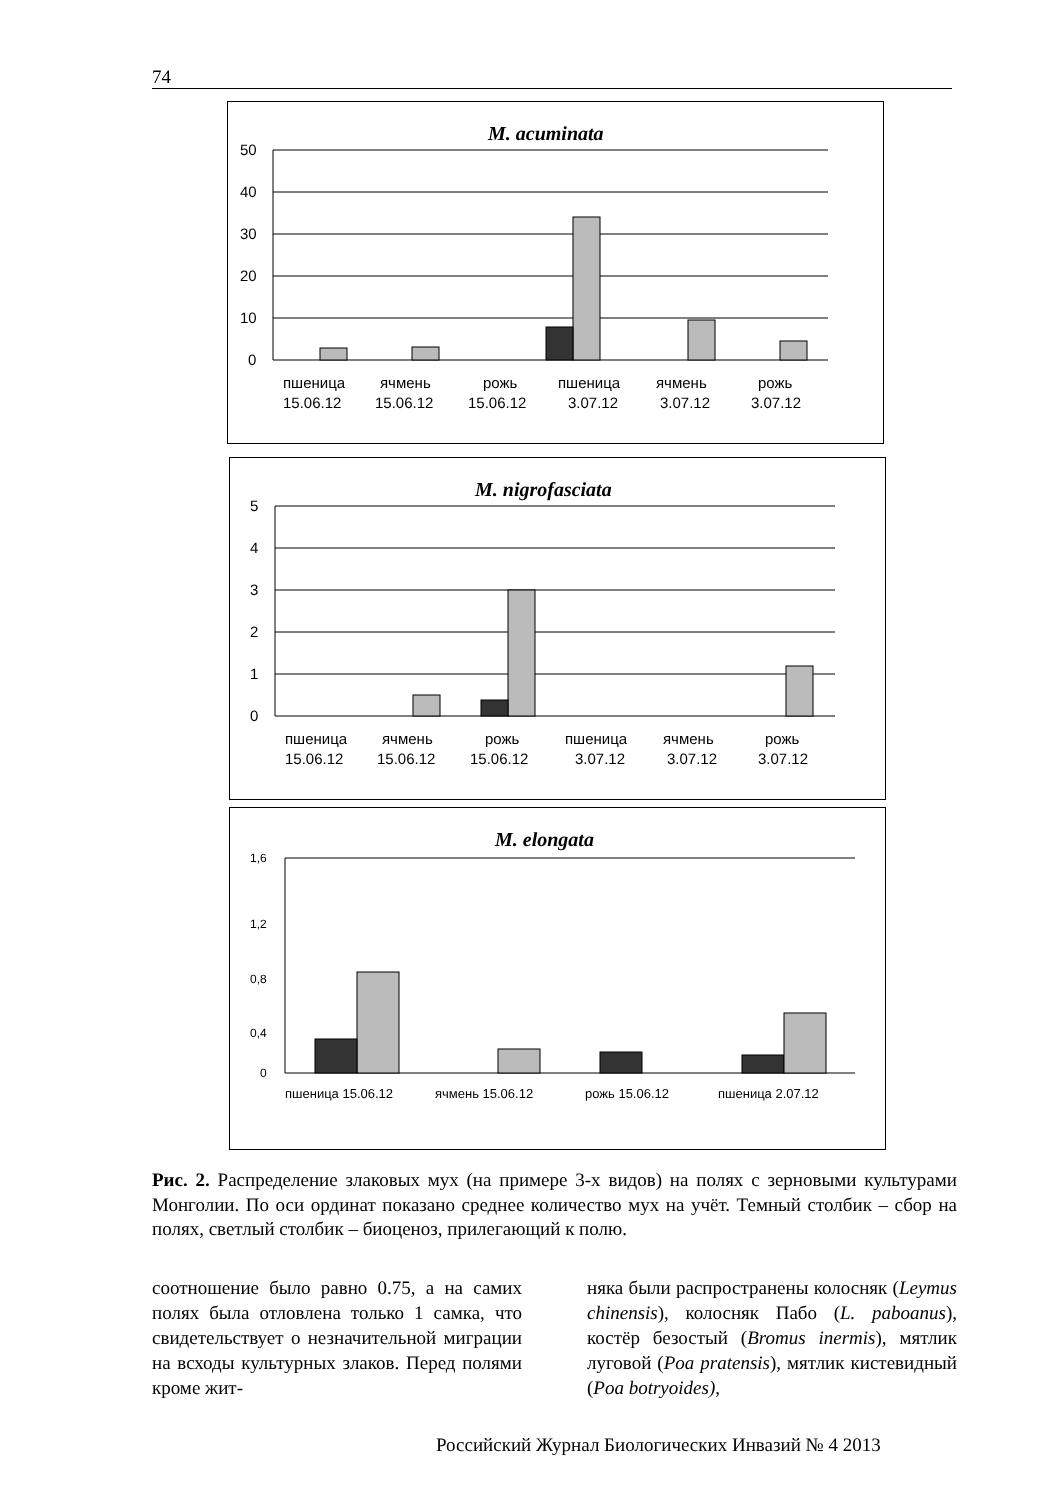74
M. acuminata
50
40
30
20
10
0
пшеница
15.06.12
ячмень
15.06.12
рожь
15.06.12
пшеница
3.07.12
ячмень
3.07.12
рожь
3.07.12
M. nigrofasciata
5
4
3
2
1
0
пшеница
15.06.12
ячмень
15.06.12
рожь
15.06.12
пшеница
3.07.12
ячмень
3.07.12
рожь
3.07.12
M. elongata
1,6
1,2
0,8
0,4
0
пшеница 15.06.12
ячмень 15.06.12
рожь 15.06.12
пшеница 2.07.12
Рис. 2. Распределение злаковых мух (на примере 3-х видов) на полях с зерновыми культурами Монголии. По оси ординат показано среднее количество мух на учёт. Темный столбик – сбор на полях, светлый столбик – биоценоз, прилегающий к полю.
соотношение было равно 0.75, а на самих полях была отловлена только 1 самка, что свидетельствует о незначительной миграции на всходы культурных злаков. Перед полями кроме жит-
няка были распространены колосняк (Leymus chinensis), колосняк Пабо (L. paboanus), костёр безостый (Bromus inermis), мятлик луговой (Poa pratensis), мятлик кистевидный (Poa botryoides),
Российский Журнал Биологических Инвазий № 4 2013